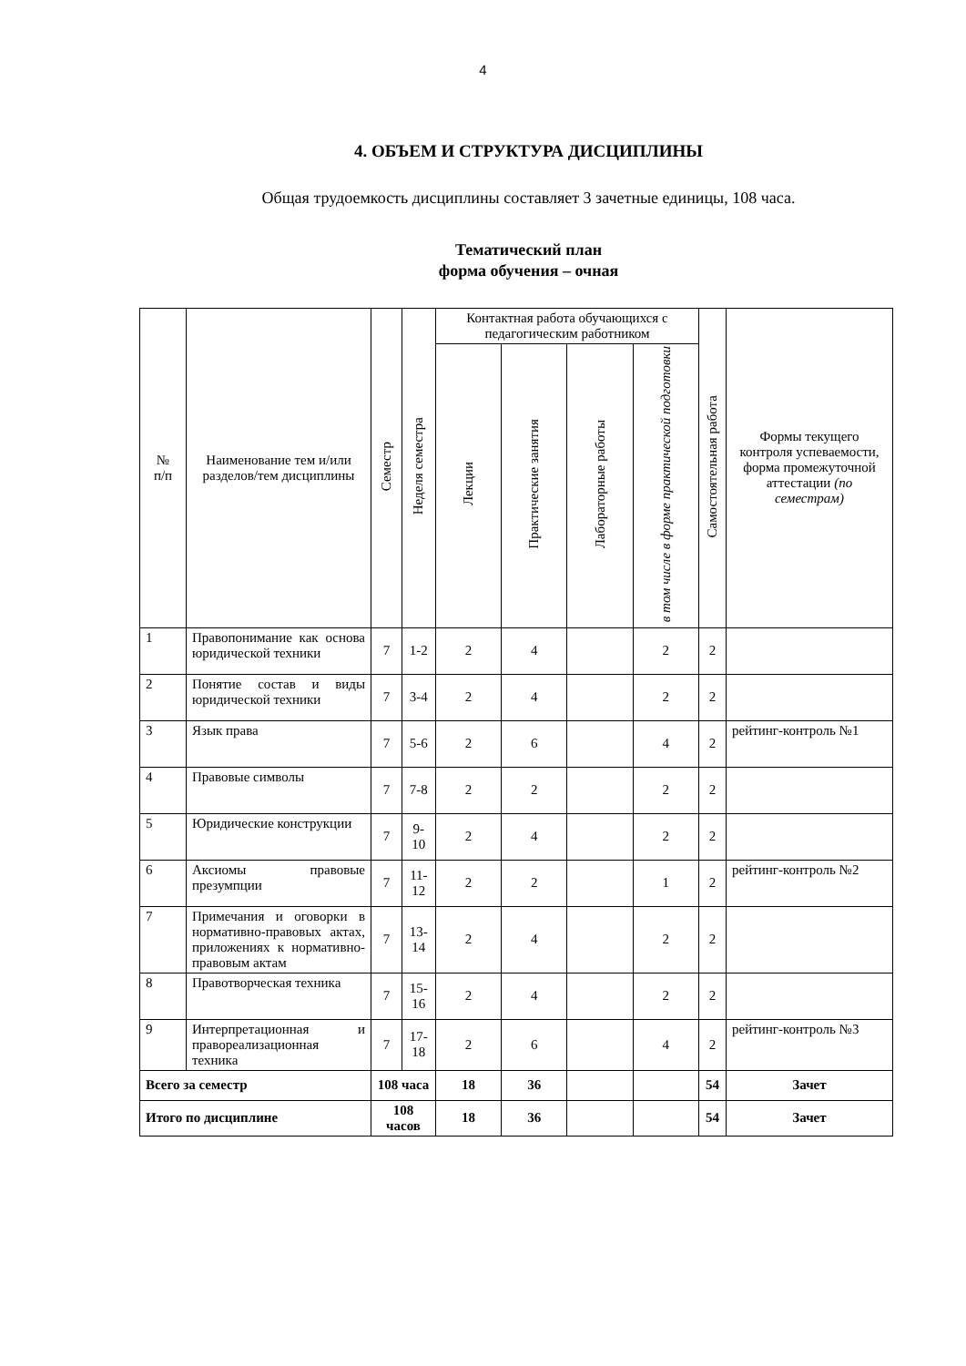4
4. ОБЪЕМ И СТРУКТУРА ДИСЦИПЛИНЫ
Общая трудоемкость дисциплины составляет 3 зачетные единицы, 108 часа.
Тематический план
форма обучения – очная
| № п/п | Наименование тем и/или разделов/тем дисциплины | Семестр | Неделя семестра | Контактная работа обучающихся с педагогическим работником | | | | Самостоятельная работа | Формы текущего контроля успеваемости, форма промежуточной аттестации (по семестрам) |
| --- | --- | --- | --- | --- | --- | --- | --- | --- | --- |
| | | | | Лекции | Практические занятия | Лабораторные работы | в том числе в форме практической подготовки | | |
| 1 | Правопонимание как основа юридической техники | 7 | 1-2 | 2 | 4 | | 2 | 2 | |
| 2 | Понятие состав и виды юридической техники | 7 | 3-4 | 2 | 4 | | 2 | 2 | |
| 3 | Язык права | 7 | 5-6 | 2 | 6 | | 4 | 2 | рейтинг-контроль №1 |
| 4 | Правовые символы | 7 | 7-8 | 2 | 2 | | 2 | 2 | |
| 5 | Юридические конструкции | 7 | 9- 10 | 2 | 4 | | 2 | 2 | |
| 6 | Аксиомы правовые презумпции | 7 | 11- 12 | 2 | 2 | | 1 | 2 | рейтинг-контроль №2 |
| 7 | Примечания и оговорки в нормативно-правовых актах, приложениях к нормативно-правовым актам | 7 | 13- 14 | 2 | 4 | | 2 | 2 | |
| 8 | Правотворческая техника | 7 | 15- 16 | 2 | 4 | | 2 | 2 | |
| 9 | Интерпретационная и правореализационная техника | 7 | 17- 18 | 2 | 6 | | 4 | 2 | рейтинг-контроль №3 |
| Всего за семестр | | 108 часа | | 18 | 36 | | | 54 | Зачет |
| Итого по дисциплине | | 108 часов | | 18 | 36 | | | 54 | Зачет |